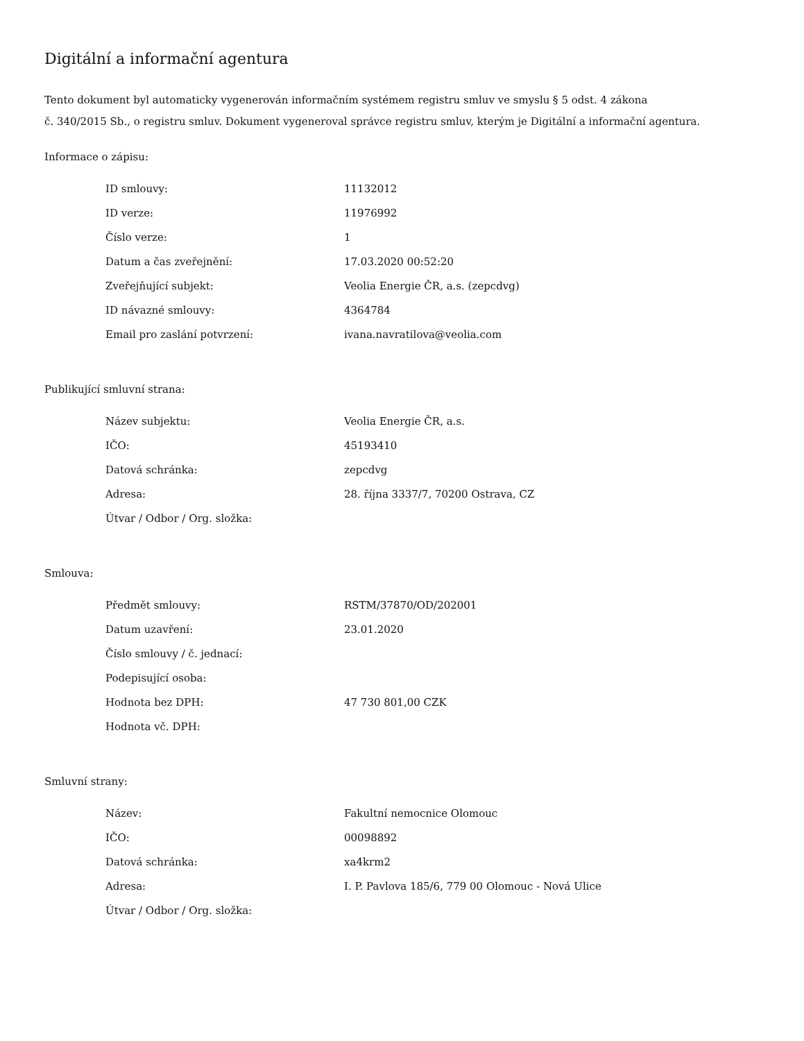Digitální a informační agentura
Tento dokument byl automaticky vygenerován informačním systémem registru smluv ve smyslu § 5 odst. 4 zákona
č. 340/2015 Sb., o registru smluv. Dokument vygeneroval správce registru smluv, kterým je Digitální a informační agentura.
Informace o zápisu:
| ID smlouvy: | 11132012 |
| ID verze: | 11976992 |
| Číslo verze: | 1 |
| Datum a čas zveřejnění: | 17.03.2020 00:52:20 |
| Zveřejňující subjekt: | Veolia Energie ČR, a.s. (zepcdvg) |
| ID návazné smlouvy: | 4364784 |
| Email pro zaslání potvrzení: | ivana.navratilova@veolia.com |
Publikující smluvní strana:
| Název subjektu: | Veolia Energie ČR, a.s. |
| IČO: | 45193410 |
| Datová schránka: | zepcdvg |
| Adresa: | 28. října 3337/7, 70200 Ostrava, CZ |
| Útvar / Odbor / Org. složka: | |
Smlouva:
| Předmět smlouvy: | RSTM/37870/OD/202001 |
| Datum uzavření: | 23.01.2020 |
| Číslo smlouvy / č. jednací: | |
| Podepisující osoba: | |
| Hodnota bez DPH: | 47 730 801,00 CZK |
| Hodnota vč. DPH: | |
Smluvní strany:
| Název: | Fakultní nemocnice Olomouc |
| IČO: | 00098892 |
| Datová schránka: | xa4krm2 |
| Adresa: | I. P. Pavlova 185/6, 779 00 Olomouc - Nová Ulice |
| Útvar / Odbor / Org. složka: | |